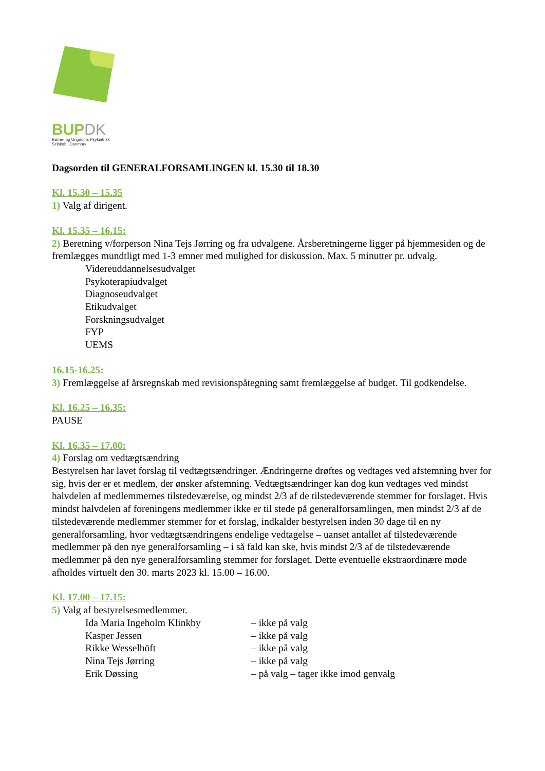BUPDK
Børne- og Ungdoms Psykiatrisk
Selskab i Danmark
Dagsorden til GENERALFORSAMLINGEN kl. 15.30 til 18.30
Kl. 15.30 – 15.35
1) Valg af dirigent.
Kl. 15.35 – 16.15:
2) Beretning v/forperson Nina Tejs Jørring og fra udvalgene. Årsberetningerne ligger på hjemmesiden og de fremlægges mundtligt med 1-3 emner med mulighed for diskussion. Max. 5 minutter pr. udvalg.
Videreuddannelsesudvalget
Psykoterapiudvalget
Diagnoseudvalget
Etikudvalget
Forskningsudvalget
FYP
UEMS
16.15-16.25:
3) Fremlæggelse af årsregnskab med revisionspåtegning samt fremlæggelse af budget. Til godkendelse.
Kl. 16.25 – 16.35:
PAUSE
Kl. 16.35 – 17.00:
4) Forslag om vedtægtsændring
Bestyrelsen har lavet forslag til vedtægtsændringer. Ændringerne drøftes og vedtages ved afstemning hver for sig, hvis der er et medlem, der ønsker afstemning. Vedtægtsændringer kan dog kun vedtages ved mindst halvdelen af medlemmernes tilstedeværelse, og mindst 2/3 af de tilstedeværende stemmer for forslaget. Hvis mindst halvdelen af foreningens medlemmer ikke er til stede på generalforsamlingen, men mindst 2/3 af de tilstedeværende medlemmer stemmer for et forslag, indkalder bestyrelsen inden 30 dage til en ny generalforsamling, hvor vedtægtsændringens endelige vedtagelse – uanset antallet af tilstedeværende medlemmer på den nye generalforsamling – i så fald kan ske, hvis mindst 2/3 af de tilstedeværende medlemmer på den nye generalforsamling stemmer for forslaget. Dette eventuelle ekstraordinære møde afholdes virtuelt den 30. marts 2023 kl. 15.00 – 16.00.
Kl. 17.00 – 17.15:
5) Valg af bestyrelsesmedlemmer.
| Ida Maria Ingeholm Klinkby | – ikke på valg |
| Kasper Jessen | – ikke på valg |
| Rikke Wesselhöft | – ikke på valg |
| Nina Tejs Jørring | – ikke på valg |
| Erik Døssing | – på valg – tager ikke imod genvalg |